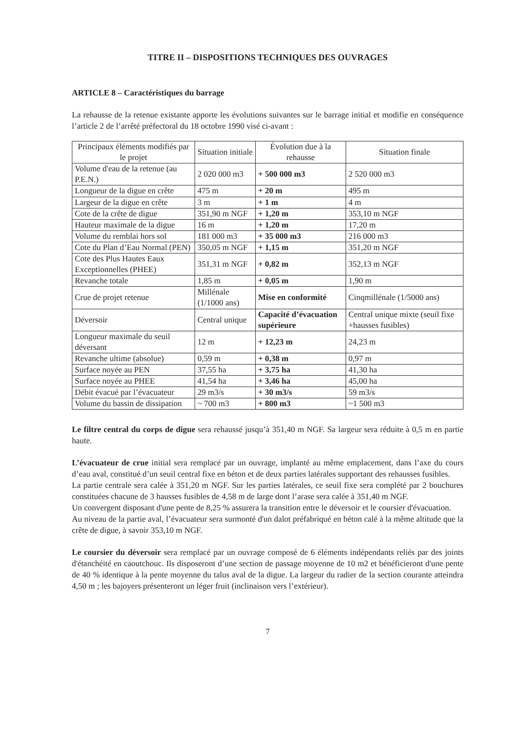TITRE II – DISPOSITIONS TECHNIQUES DES OUVRAGES
ARTICLE 8 – Caractéristiques du barrage
La rehausse de la retenue existante apporte les évolutions suivantes sur le barrage initial et modifie en conséquence l’article 2 de l’arrêté préfectoral du 18 octobre 1990 visé ci-avant :
| Principaux éléments modifiés par le projet | Situation initiale | Évolution due à la rehausse | Situation finale |
| --- | --- | --- | --- |
| Volume d'eau de la retenue (au P.E.N.) | 2 020 000 m3 | + 500 000 m3 | 2 520 000 m3 |
| Longueur de la digue en crête | 475 m | + 20 m | 495 m |
| Largeur de la digue en crête | 3 m | + 1 m | 4 m |
| Cote de la crête de digue | 351,90 m NGF | + 1,20 m | 353,10 m NGF |
| Hauteur maximale de la digue | 16 m | + 1,20 m | 17,20 m |
| Volume du remblai hors sol | 181 000 m3 | + 35 000 m3 | 216 000 m3 |
| Cote du Plan d’Eau Normal (PEN) | 350,05 m NGF | + 1,15 m | 351,20 m NGF |
| Cote des Plus Hautes Eaux Exceptionnelles (PHEE) | 351,31 m NGF | + 0,82 m | 352,13 m NGF |
| Revanche totale | 1,85 m | + 0,05 m | 1,90 m |
| Crue de projet retenue | Millénale (1/1000 ans) | Mise en conformité | Cinqmillénale (1/5000 ans) |
| Déversoir | Central unique | Capacité d’évacuation supérieure | Central unique mixte (seuil fixe +hausses fusibles) |
| Longueur maximale du seuil déversant | 12 m | + 12,23 m | 24,23 m |
| Revanche ultime (absolue) | 0,59 m | + 0,38 m | 0,97 m |
| Surface noyée au PEN | 37,55 ha | + 3,75 ha | 41,30 ha |
| Surface noyée au PHEE | 41,54 ha | + 3,46 ha | 45,00 ha |
| Débit évacué par l’évacuateur | 29 m3/s | + 30 m3/s | 59 m3/s |
| Volume du bassin de dissipation | ~ 700 m3 | + 800 m3 | ~1 500 m3 |
Le filtre central du corps de digue sera rehaussé jusqu’à 351,40 m NGF. Sa largeur sera réduite à 0,5 m en partie haute.
L’évacuateur de crue initial sera remplacé par un ouvrage, implanté au même emplacement, dans l’axe du cours d’eau aval, constitué d’un seuil central fixe en béton et de deux parties latérales supportant des rehausses fusibles.
La partie centrale sera calée à 351,20 m NGF. Sur les parties latérales, ce seuil fixe sera complété par 2 bouchures constituées chacune de 3 hausses fusibles de 4,58 m de large dont l’arase sera calée à 351,40 m NGF.
Un convergent disposant d'une pente de 8,25 % assurera la transition entre le déversoir et le coursier d'évacuation.
Au niveau de la partie aval, l’évacuateur sera surmonté d'un dalot préfabriqué en béton calé à la même altitude que la crête de digue, à savoir 353,10 m NGF.
Le coursier du déversoir sera remplacé par un ouvrage composé de 6 éléments indépendants reliés par des joints d'étanchéité en caoutchouc. Ils disposeront d’une section de passage moyenne de 10 m2 et bénéficieront d'une pente de 40 % identique à la pente moyenne du talus aval de la digue. La largeur du radier de la section courante atteindra 4,50 m ; les bajoyers présenteront un léger fruit (inclinaison vers l’extérieur).
7